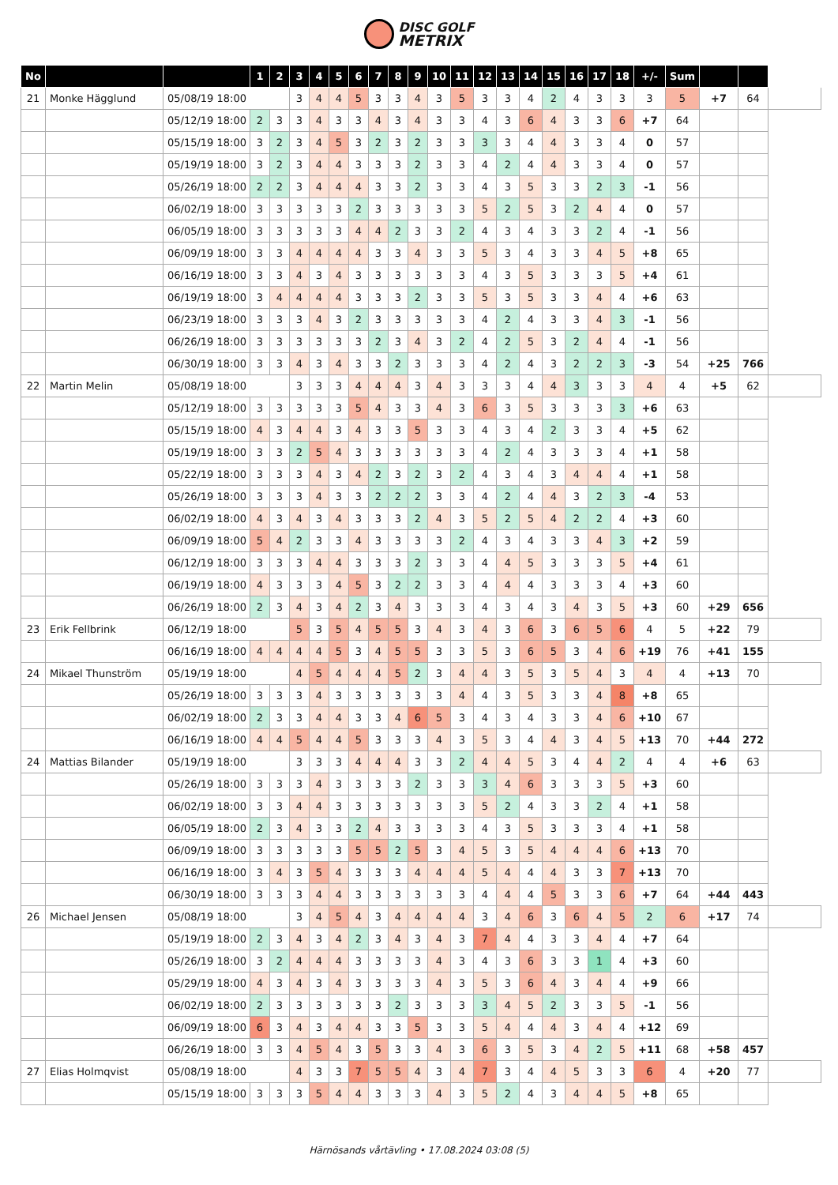DISC GOLF
METRIX
| No | | | 1 | 2 | 3 | 4 | 5 | 6 | 7 | 8 | 9 | 10 | 11 | 12 | 13 | 14 | 15 | 16 | 17 | 18 | +/- | Sum | | | |
| --- | --- | --- | --- | --- | --- | --- | --- | --- | --- | --- | --- | --- | --- | --- | --- | --- | --- | --- | --- | --- | --- | --- | --- | --- | --- |
| 21 | Monke Hägglund | 05/08/19 18:00 | | | 3 | 4 | 4 | 5 | 3 | 3 | 4 | 3 | 5 | 3 | 3 | 4 | 2 | 4 | 3 | 3 | 3 | 5 | +7 | 64 | |
| | | 05/12/19 18:00 | 2 | 3 | 3 | 4 | 3 | 3 | 4 | 3 | 4 | 3 | 3 | 4 | 3 | 6 | 4 | 3 | 3 | 6 | +7 | 64 | | | |
| | | 05/15/19 18:00 | 3 | 2 | 3 | 4 | 5 | 3 | 2 | 3 | 2 | 3 | 3 | 3 | 3 | 4 | 4 | 3 | 3 | 4 | 0 | 57 | | | |
| | | 05/19/19 18:00 | 3 | 2 | 3 | 4 | 4 | 3 | 3 | 3 | 2 | 3 | 3 | 4 | 2 | 4 | 4 | 3 | 3 | 4 | 0 | 57 | | | |
| | | 05/26/19 18:00 | 2 | 2 | 3 | 4 | 4 | 4 | 3 | 3 | 2 | 3 | 3 | 4 | 3 | 5 | 3 | 3 | 2 | 3 | -1 | 56 | | | |
| | | 06/02/19 18:00 | 3 | 3 | 3 | 3 | 3 | 2 | 3 | 3 | 3 | 3 | 3 | 5 | 2 | 5 | 3 | 2 | 4 | 4 | 0 | 57 | | | |
| | | 06/05/19 18:00 | 3 | 3 | 3 | 3 | 3 | 4 | 4 | 2 | 3 | 3 | 2 | 4 | 3 | 4 | 3 | 3 | 2 | 4 | -1 | 56 | | | |
| | | 06/09/19 18:00 | 3 | 3 | 4 | 4 | 4 | 4 | 3 | 3 | 4 | 3 | 3 | 5 | 3 | 4 | 3 | 3 | 4 | 5 | +8 | 65 | | | |
| | | 06/16/19 18:00 | 3 | 3 | 4 | 3 | 4 | 3 | 3 | 3 | 3 | 3 | 3 | 4 | 3 | 5 | 3 | 3 | 3 | 5 | +4 | 61 | | | |
| | | 06/19/19 18:00 | 3 | 4 | 4 | 4 | 4 | 3 | 3 | 3 | 2 | 3 | 3 | 5 | 3 | 5 | 3 | 3 | 4 | 4 | +6 | 63 | | | |
| | | 06/23/19 18:00 | 3 | 3 | 3 | 4 | 3 | 2 | 3 | 3 | 3 | 3 | 3 | 4 | 2 | 4 | 3 | 3 | 4 | 3 | -1 | 56 | | | |
| | | 06/26/19 18:00 | 3 | 3 | 3 | 3 | 3 | 3 | 2 | 3 | 4 | 3 | 2 | 4 | 2 | 5 | 3 | 2 | 4 | 4 | -1 | 56 | | | |
| | | 06/30/19 18:00 | 3 | 3 | 4 | 3 | 4 | 3 | 3 | 2 | 3 | 3 | 3 | 4 | 2 | 4 | 3 | 2 | 2 | 3 | -3 | 54 | +25 | 766 | |
| 22 | Martin Melin | 05/08/19 18:00 | | | 3 | 3 | 3 | 4 | 4 | 4 | 3 | 4 | 3 | 3 | 3 | 4 | 4 | 3 | 3 | 3 | 4 | 4 | +5 | 62 | |
| | | 05/12/19 18:00 | 3 | 3 | 3 | 3 | 3 | 5 | 4 | 3 | 3 | 4 | 3 | 6 | 3 | 5 | 3 | 3 | 3 | 3 | +6 | 63 | | | |
| | | 05/15/19 18:00 | 4 | 3 | 4 | 4 | 3 | 4 | 3 | 3 | 5 | 3 | 3 | 4 | 3 | 4 | 2 | 3 | 3 | 4 | +5 | 62 | | | |
| | | 05/19/19 18:00 | 3 | 3 | 2 | 5 | 4 | 3 | 3 | 3 | 3 | 3 | 3 | 4 | 2 | 4 | 3 | 3 | 3 | 4 | +1 | 58 | | | |
| | | 05/22/19 18:00 | 3 | 3 | 3 | 4 | 3 | 4 | 2 | 3 | 2 | 3 | 2 | 4 | 3 | 4 | 3 | 4 | 4 | 4 | +1 | 58 | | | |
| | | 05/26/19 18:00 | 3 | 3 | 3 | 4 | 3 | 3 | 2 | 2 | 2 | 3 | 3 | 4 | 2 | 4 | 4 | 3 | 2 | 3 | -4 | 53 | | | |
| | | 06/02/19 18:00 | 4 | 3 | 4 | 3 | 4 | 3 | 3 | 3 | 2 | 4 | 3 | 5 | 2 | 5 | 4 | 2 | 2 | 4 | +3 | 60 | | | |
| | | 06/09/19 18:00 | 5 | 4 | 2 | 3 | 3 | 4 | 3 | 3 | 3 | 3 | 2 | 4 | 3 | 4 | 3 | 3 | 4 | 3 | +2 | 59 | | | |
| | | 06/12/19 18:00 | 3 | 3 | 3 | 4 | 4 | 3 | 3 | 3 | 2 | 3 | 3 | 4 | 4 | 5 | 3 | 3 | 3 | 5 | +4 | 61 | | | |
| | | 06/19/19 18:00 | 4 | 3 | 3 | 3 | 4 | 5 | 3 | 2 | 2 | 3 | 3 | 4 | 4 | 4 | 3 | 3 | 3 | 4 | +3 | 60 | | | |
| | | 06/26/19 18:00 | 2 | 3 | 4 | 3 | 4 | 2 | 3 | 4 | 3 | 3 | 3 | 4 | 3 | 4 | 3 | 4 | 3 | 5 | +3 | 60 | +29 | 656 | |
| 23 | Erik Fellbrink | 06/12/19 18:00 | | | 5 | 3 | 5 | 4 | 5 | 5 | 3 | 4 | 3 | 4 | 3 | 6 | 3 | 6 | 5 | 6 | 4 | 5 | +22 | 79 | |
| | | 06/16/19 18:00 | 4 | 4 | 4 | 4 | 5 | 3 | 4 | 5 | 5 | 3 | 3 | 5 | 3 | 6 | 5 | 3 | 4 | 6 | +19 | 76 | +41 | 155 | |
| 24 | Mikael Thunström | 05/19/19 18:00 | | | 4 | 5 | 4 | 4 | 4 | 5 | 2 | 3 | 4 | 4 | 3 | 5 | 3 | 5 | 4 | 3 | 4 | 4 | +13 | 70 | |
| | | 05/26/19 18:00 | 3 | 3 | 3 | 4 | 3 | 3 | 3 | 3 | 3 | 3 | 4 | 4 | 3 | 5 | 3 | 3 | 4 | 8 | +8 | 65 | | | |
| | | 06/02/19 18:00 | 2 | 3 | 3 | 4 | 4 | 3 | 3 | 4 | 6 | 5 | 3 | 4 | 3 | 4 | 3 | 3 | 4 | 6 | +10 | 67 | | | |
| | | 06/16/19 18:00 | 4 | 4 | 5 | 4 | 4 | 5 | 3 | 3 | 3 | 4 | 3 | 5 | 3 | 4 | 4 | 3 | 4 | 5 | +13 | 70 | +44 | 272 | |
| 24 | Mattias Bilander | 05/19/19 18:00 | | | 3 | 3 | 3 | 4 | 4 | 4 | 3 | 3 | 2 | 4 | 4 | 5 | 3 | 4 | 4 | 2 | 4 | 4 | +6 | 63 | |
| | | 05/26/19 18:00 | 3 | 3 | 3 | 4 | 3 | 3 | 3 | 3 | 2 | 3 | 3 | 3 | 4 | 6 | 3 | 3 | 3 | 5 | +3 | 60 | | | |
| | | 06/02/19 18:00 | 3 | 3 | 4 | 4 | 3 | 3 | 3 | 3 | 3 | 3 | 3 | 5 | 2 | 4 | 3 | 3 | 2 | 4 | +1 | 58 | | | |
| | | 06/05/19 18:00 | 2 | 3 | 4 | 3 | 3 | 2 | 4 | 3 | 3 | 3 | 3 | 4 | 3 | 5 | 3 | 3 | 3 | 4 | +1 | 58 | | | |
| | | 06/09/19 18:00 | 3 | 3 | 3 | 3 | 3 | 5 | 5 | 2 | 5 | 3 | 4 | 5 | 3 | 5 | 4 | 4 | 4 | 6 | +13 | 70 | | | |
| | | 06/16/19 18:00 | 3 | 4 | 3 | 5 | 4 | 3 | 3 | 3 | 4 | 4 | 4 | 5 | 4 | 4 | 4 | 3 | 3 | 7 | +13 | 70 | | | |
| | | 06/30/19 18:00 | 3 | 3 | 3 | 4 | 4 | 3 | 3 | 3 | 3 | 3 | 3 | 4 | 4 | 4 | 5 | 3 | 3 | 6 | +7 | 64 | +44 | 443 | |
| 26 | Michael Jensen | 05/08/19 18:00 | | | 3 | 4 | 5 | 4 | 3 | 4 | 4 | 4 | 4 | 3 | 4 | 6 | 3 | 6 | 4 | 5 | 2 | 6 | +17 | 74 | |
| | | 05/19/19 18:00 | 2 | 3 | 4 | 3 | 4 | 2 | 3 | 4 | 3 | 4 | 3 | 7 | 4 | 4 | 3 | 3 | 4 | 4 | +7 | 64 | | | |
| | | 05/26/19 18:00 | 3 | 2 | 4 | 4 | 4 | 3 | 3 | 3 | 3 | 4 | 3 | 4 | 3 | 6 | 3 | 3 | 1 | 4 | +3 | 60 | | | |
| | | 05/29/19 18:00 | 4 | 3 | 4 | 3 | 4 | 3 | 3 | 3 | 3 | 4 | 3 | 5 | 3 | 6 | 4 | 3 | 4 | 4 | +9 | 66 | | | |
| | | 06/02/19 18:00 | 2 | 3 | 3 | 3 | 3 | 3 | 3 | 2 | 3 | 3 | 3 | 3 | 4 | 5 | 2 | 3 | 3 | 5 | -1 | 56 | | | |
| | | 06/09/19 18:00 | 6 | 3 | 4 | 3 | 4 | 4 | 3 | 3 | 5 | 3 | 3 | 5 | 4 | 4 | 4 | 3 | 4 | 4 | +12 | 69 | | | |
| | | 06/26/19 18:00 | 3 | 3 | 4 | 5 | 4 | 3 | 5 | 3 | 3 | 4 | 3 | 6 | 3 | 5 | 3 | 4 | 2 | 5 | +11 | 68 | +58 | 457 | |
| 27 | Elias Holmqvist | 05/08/19 18:00 | | | 4 | 3 | 3 | 7 | 5 | 5 | 4 | 3 | 4 | 7 | 3 | 4 | 4 | 5 | 3 | 3 | 6 | 4 | +20 | 77 | |
| | | 05/15/19 18:00 | 3 | 3 | 3 | 5 | 4 | 4 | 3 | 3 | 3 | 4 | 3 | 5 | 2 | 4 | 3 | 4 | 4 | 5 | +8 | 65 | | | |
Härnösands vårtävling • 17.08.2024 03:08 (5)